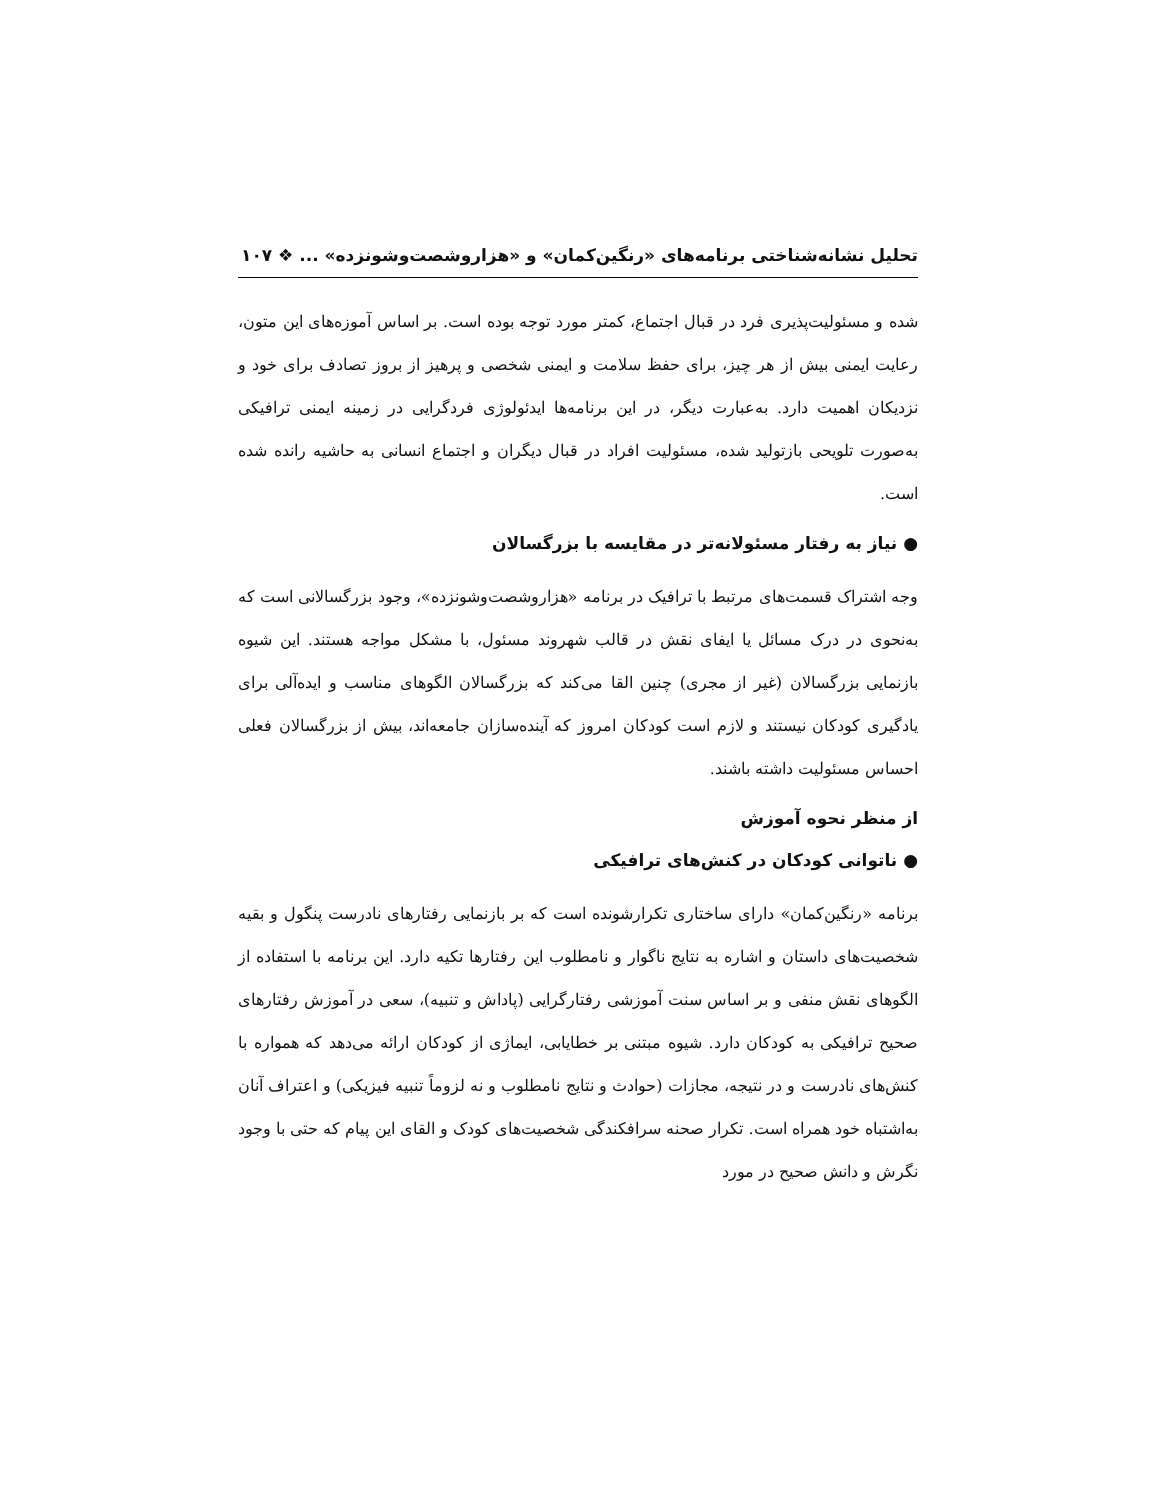تحلیل نشانه‌شناختی برنامه‌های «رنگین‌کمان» و «هزاروشصت‌وشونزده» ... ❖ ۱۰۷
شده و مسئولیت‌پذیری فرد در قبال اجتماع، کمتر مورد توجه بوده است. بر اساس آموزه‌های این متون، رعایت ایمنی بیش از هر چیز، برای حفظ سلامت و ایمنی شخصی و پرهیز از بروز تصادف برای خود و نزدیکان اهمیت دارد. به‌عبارت دیگر، در این برنامه‌ها ایدئولوژی فردگرایی در زمینه ایمنی ترافیکی به‌صورت تلویحی بازتولید شده، مسئولیت افراد در قبال دیگران و اجتماع انسانی به حاشیه رانده شده است.
● نیاز به رفتار مسئولانه‌تر در مقایسه با بزرگسالان
وجه اشتراک قسمت‌های مرتبط با ترافیک در برنامه «هزاروشصت‌وشونزده»، وجود بزرگسالانی است که به‌نحوی در درک مسائل یا ایفای نقش در قالب شهروند مسئول، با مشکل مواجه هستند. این شیوه بازنمایی بزرگسالان (غیر از مجری) چنین القا می‌کند که بزرگسالان الگوهای مناسب و ایده‌آلی برای یادگیری کودکان نیستند و لازم است کودکان امروز که آینده‌سازان جامعه‌اند، بیش از بزرگسالان فعلی احساس مسئولیت داشته باشند.
از منظر نحوه آموزش
● ناتوانی کودکان در کنش‌های ترافیکی
برنامه «رنگین‌کمان» دارای ساختاری تکرارشونده است که بر بازنمایی رفتارهای نادرست پنگول و بقیه شخصیت‌های داستان و اشاره به نتایج ناگوار و نامطلوب این رفتارها تکیه دارد. این برنامه با استفاده از الگوهای نقش منفی و بر اساس سنت آموزشی رفتارگرایی (پاداش و تنبیه)، سعی در آموزش رفتارهای صحیح ترافیکی به کودکان دارد. شیوه مبتنی بر خطایابی، ایماژی از کودکان ارائه می‌دهد که همواره با کنش‌های نادرست و در نتیجه، مجازات (حوادث و نتایج نامطلوب و نه لزوماً تنبیه فیزیکی) و اعتراف آنان به‌اشتباه خود همراه است. تکرار صحنه سرافکندگی شخصیت‌های کودک و القای این پیام که حتی با وجود نگرش و دانش صحیح در مورد